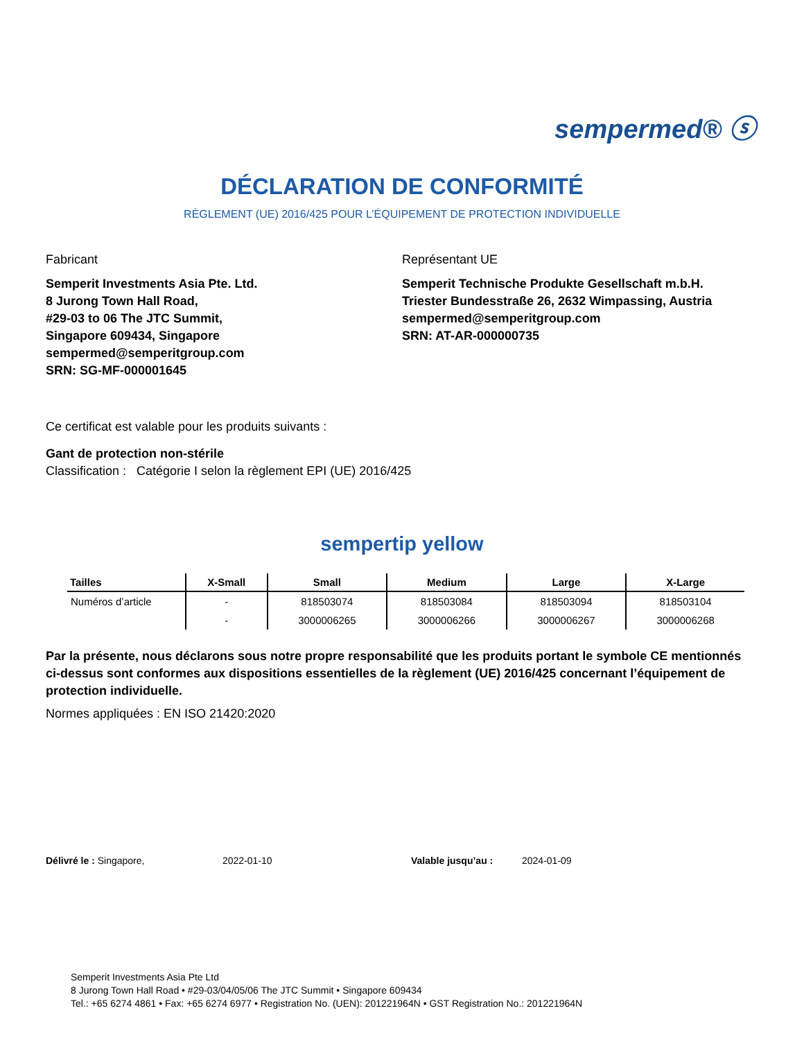sempermed® ⓢ
DÉCLARATION DE CONFORMITÉ
RÈGLEMENT (UE) 2016/425 POUR L’ÉQUIPEMENT DE PROTECTION INDIVIDUELLE
Fabricant
Semperit Investments Asia Pte. Ltd.
8 Jurong Town Hall Road,
#29-03 to 06 The JTC Summit,
Singapore 609434, Singapore
sempermed@semperitgroup.com
SRN: SG-MF-000001645
Représentant UE
Semperit Technische Produkte Gesellschaft m.b.H.
Triester Bundesstraße 26, 2632 Wimpassing, Austria
sempermed@semperitgroup.com
SRN: AT-AR-000000735
Ce certificat est valable pour les produits suivants :
Gant de protection non-stérile
Classification : Catégorie I selon la règlement EPI (UE) 2016/425
sempertip yellow
| Tailles | X-Small | Small | Medium | Large | X-Large |
| --- | --- | --- | --- | --- | --- |
| Numéros d’article | - | 818503074 | 818503084 | 818503094 | 818503104 |
| | - | 3000006265 | 3000006266 | 3000006267 | 3000006268 |
Par la présente, nous déclarons sous notre propre responsabilité que les produits portant le symbole CE mentionnés ci-dessus sont conformes aux dispositions essentielles de la règlement (UE) 2016/425 concernant l’équipement de protection individuelle.
Normes appliquées : EN ISO 21420:2020
Délivré le : Singapore, 2022-01-10 Valable jusqu’au : 2024-01-09
Semperit Investments Asia Pte Ltd
8 Jurong Town Hall Road • #29-03/04/05/06 The JTC Summit • Singapore 609434
Tel.: +65 6274 4861 • Fax: +65 6274 6977 • Registration No. (UEN): 201221964N • GST Registration No.: 201221964N